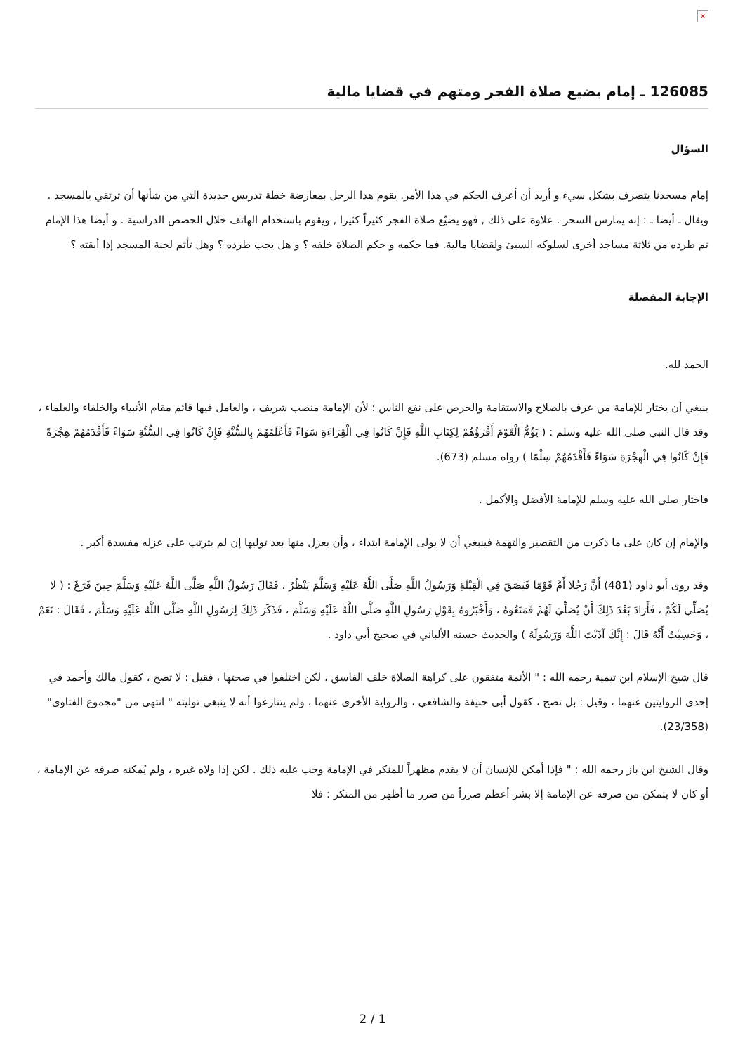×
126085 ـ إمام يضيع صلاة الفجر ومتهم في قضايا مالية
السؤال
إمام مسجدنا يتصرف بشكل سيء و أريد أن أعرف الحكم في هذا الأمر. يقوم هذا الرجل بمعارضة خطة تدريس جديدة التي من شأنها أن ترتقي بالمسجد . ويقال ـ أيضا ـ : إنه يمارس السحر . علاوة على ذلك , فهو يضيّع صلاة الفجر كثيراً كثيرا , ويقوم باستخدام الهاتف خلال الحصص الدراسية . و أيضا هذا الإمام تم طرده من ثلاثة مساجد أخرى لسلوكه السيئ ولقضايا مالية. فما حكمه و حكم الصلاة خلفه ؟ و هل يجب طرده ؟ وهل تأثم لجنة المسجد إذا أبقته ؟
الإجابة المفصلة
الحمد لله.
ينبغي أن يختار للإمامة من عرف بالصلاح والاستقامة والحرص على نفع الناس ؛ لأن الإمامة منصب شريف ، والعامل فيها قائم مقام الأنبياء والخلفاء والعلماء ، وقد قال النبي صلى الله عليه وسلم : ( يَؤُمُّ الْقَوْمَ أَقْرَؤُهُمْ لِكِتَابِ اللَّهِ فَإِنْ كَانُوا فِي الْقِرَاءَةِ سَوَاءً فَأَعْلَمُهُمْ بِالسُّنَّةِ فَإِنْ كَانُوا فِي السُّنَّةِ سَوَاءً فَأَقْدَمُهُمْ هِجْرَةً فَإِنْ كَانُوا فِي الْهِجْرَةِ سَوَاءً فَأَقْدَمُهُمْ سِلْمًا ) رواه مسلم (673).
فاختار صلى الله عليه وسلم للإمامة الأفضل والأكمل .
والإمام إن كان على ما ذكرت من التقصير والتهمة فينبغي أن لا يولى الإمامة ابتداء ، وأن يعزل منها بعد توليها إن لم يترتب على عزله مفسدة أكبر .
وقد روى أبو داود (481) أَنَّ رَجُلا أَمَّ قَوْمًا فَبَصَقَ فِي الْقِبْلَةِ وَرَسُولُ اللَّهِ صَلَّى اللَّهُ عَلَيْهِ وَسَلَّمَ يَنْظُرُ ، فَقَالَ رَسُولُ اللَّهِ صَلَّى اللَّهُ عَلَيْهِ وَسَلَّمَ حِينَ فَرَغَ : ( لا يُصَلِّي لَكُمْ ، فَأَرَادَ بَعْدَ ذَلِكَ أَنْ يُصَلِّيَ لَهُمْ فَمَنَعُوهُ ، وَأَخْبَرُوهُ بِقَوْلِ رَسُولِ اللَّهِ صَلَّى اللَّهُ عَلَيْهِ وَسَلَّمَ ، فَذَكَرَ ذَلِكَ لِرَسُولِ اللَّهِ صَلَّى اللَّهُ عَلَيْهِ وَسَلَّمَ ، فَقَالَ : نَعَمْ ، وَحَسِبْتُ أَنَّهُ قَالَ : إِنَّكَ آذَيْتَ اللَّهَ وَرَسُولَهُ ) والحديث حسنه الألباني في صحيح أبي داود .
قال شيخ الإسلام ابن تيمية رحمه الله : " الأئمة متفقون على كراهة الصلاة خلف الفاسق ، لكن اختلفوا في صحتها ، فقيل : لا تصح ، كقول مالك وأحمد في إحدى الروايتين عنهما ، وقيل : بل تصح ، كقول أبى حنيفة والشافعي ، والرواية الأخرى عنهما ، ولم يتنازعوا أنه لا ينبغي توليته " انتهى من "مجموع الفتاوى" (23/358).
وقال الشيخ ابن باز رحمه الله : " فإذا أمكن للإنسان أن لا يقدم مظهراً للمنكر في الإمامة وجب عليه ذلك . لكن إذا ولاه غيره ، ولم يُمكنه صرفه عن الإمامة ، أو كان لا يتمكن من صرفه عن الإمامة إلا بشر أعظم ضرراً من ضرر ما أظهر من المنكر : فلا
2 / 1